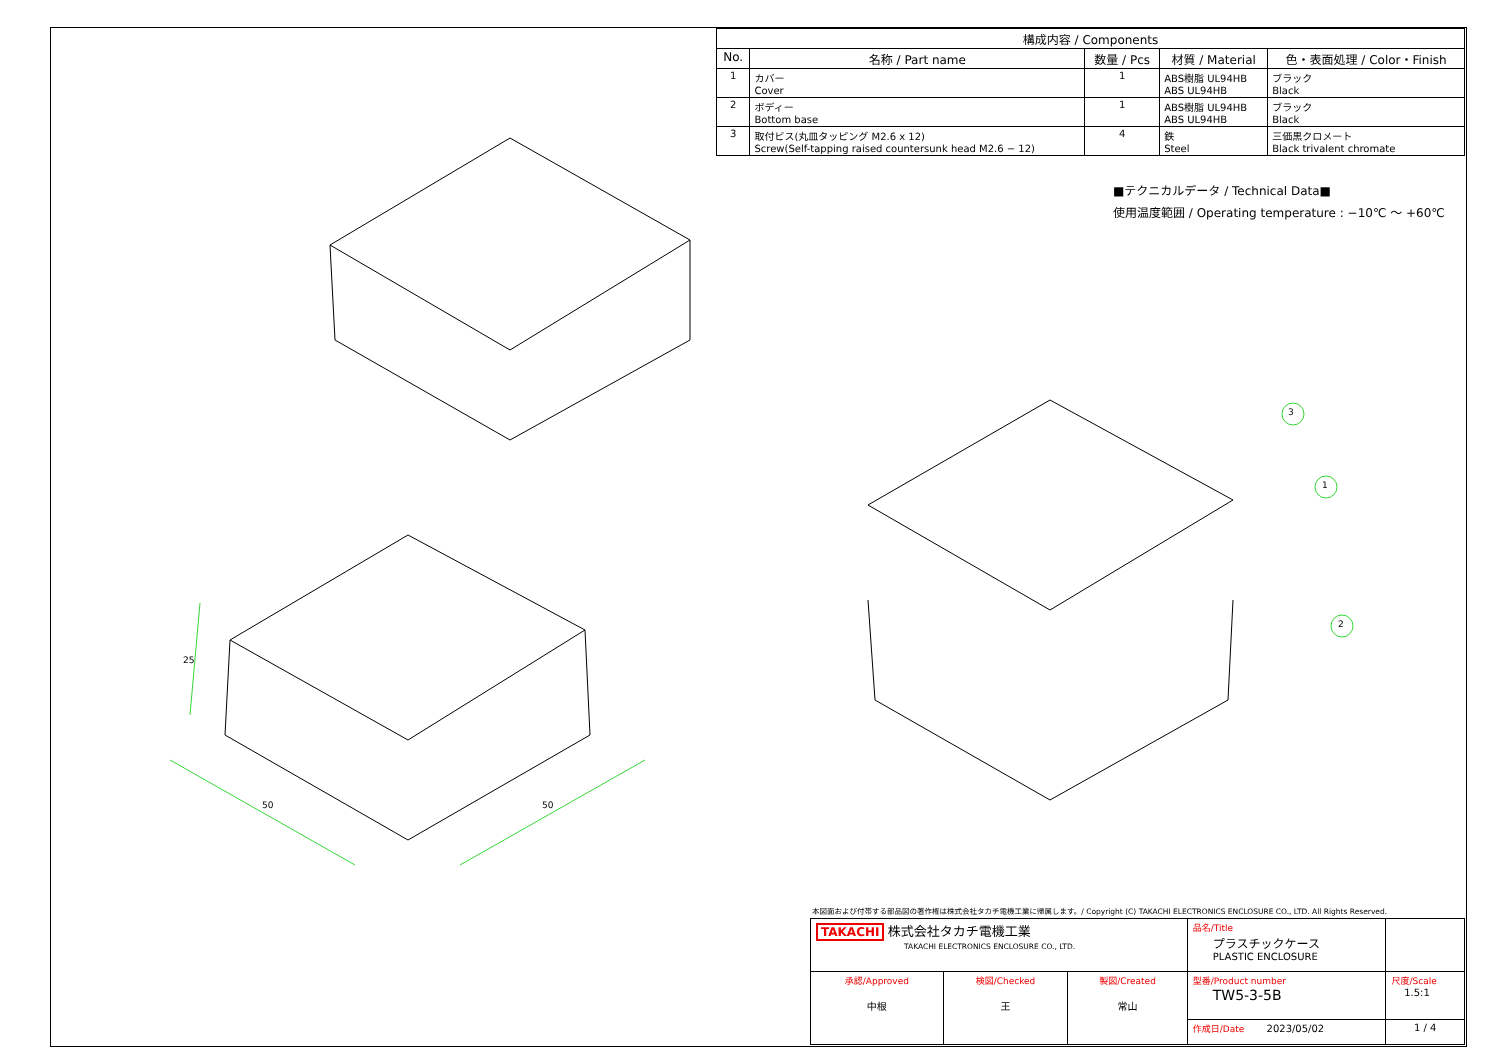| 構成内容 / Components | | | | |
| --- | --- | --- | --- | --- |
| No. | 名称 / Part name | 数量 / Pcs | 材質 / Material | 色・表面処理 / Color・Finish |
| 1 | カバー Cover | 1 | ABS樹脂 UL94HB ABS UL94HB | ブラック Black |
| 2 | ボディー Bottom base | 1 | ABS樹脂 UL94HB ABS UL94HB | ブラック Black |
| 3 | 取付ビス(丸皿タッピング M2.6 x 12) Screw(Self-tapping raised countersunk head M2.6 − 12) | 4 | 鉄 Steel | 三価黒クロメート Black trivalent chromate |
■テクニカルデータ / Technical Data■
使用温度範囲 / Operating temperature : −10℃ 〜 +60℃
25
50 50
3
1
2
本図面および付帯する部品図の著作権は株式会社タカチ電機工業に帰属します。/ Copyright (C) TAKACHI ELECTRONICS ENCLOSURE CO., LTD. All Rights Reserved.
| TAKACHI 株式会社タカチ電機工業 TAKACHI ELECTRONICS ENCLOSURE CO., LTD. | | | 品名/Title プラスチックケース PLASTIC ENCLOSURE | |
| 承認/Approved 中根 | 検図/Checked 王 | 製図/Created 常山 | 型番/Product number TW5-3-5B | 尺度/Scale 1.5:1 |
| | | | 作成日/Date 2023/05/02 | 1 / 4 |